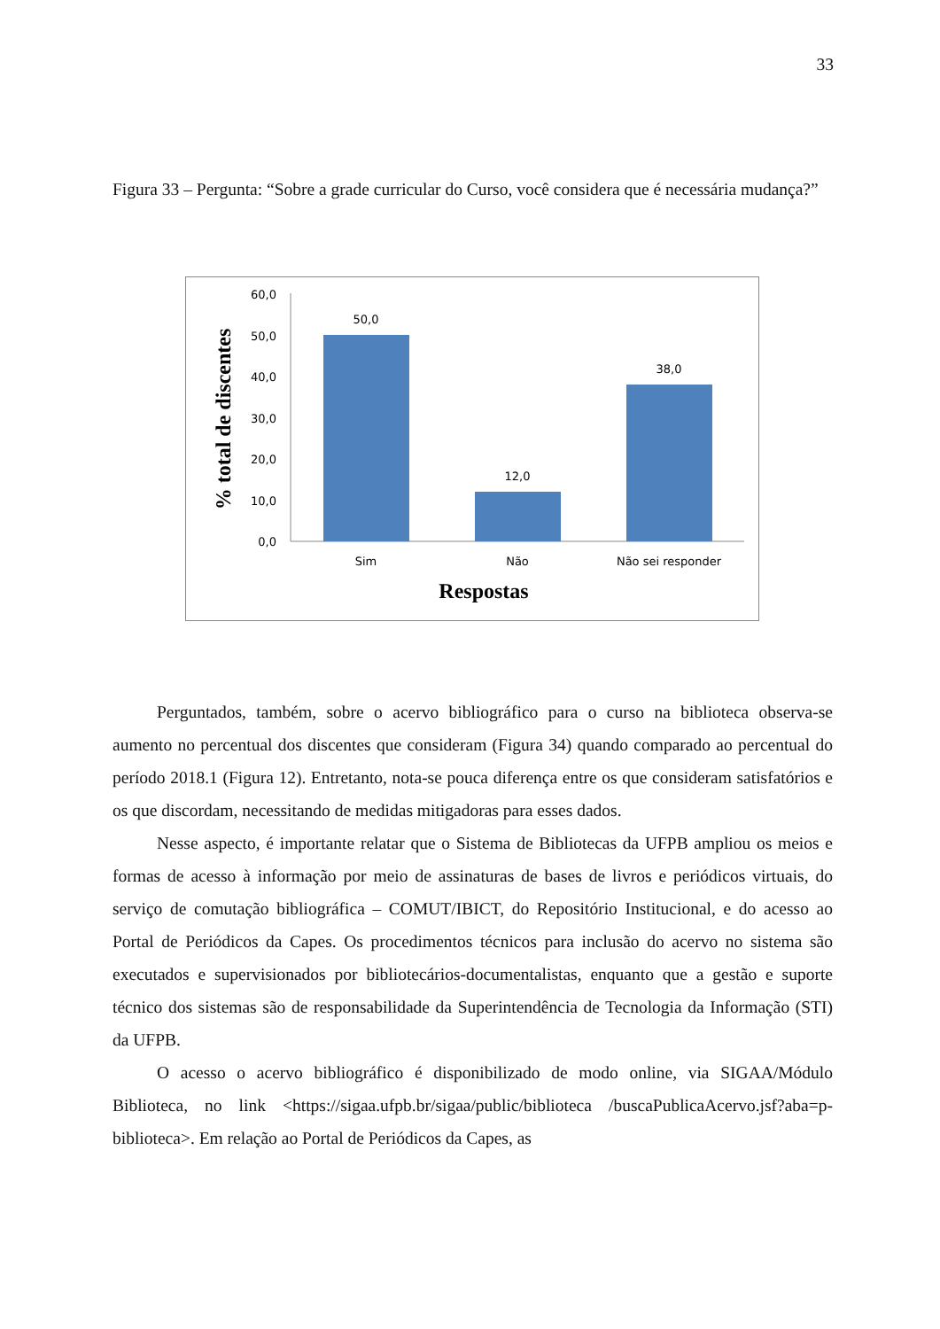33
Figura 33 – Pergunta: “Sobre a grade curricular do Curso, você considera que é necessária mudança?”
0,0
10,0
20,0
30,0
40,0
50,0
60,0
50,0
12,0
38,0
Sim
Não
Não sei responder
Respostas
% total de discentes
Perguntados, também, sobre o acervo bibliográfico para o curso na biblioteca observa-se aumento no percentual dos discentes que consideram (Figura 34) quando comparado ao percentual do período 2018.1 (Figura 12). Entretanto, nota-se pouca diferença entre os que consideram satisfatórios e os que discordam, necessitando de medidas mitigadoras para esses dados.
Nesse aspecto, é importante relatar que o Sistema de Bibliotecas da UFPB ampliou os meios e formas de acesso à informação por meio de assinaturas de bases de livros e periódicos virtuais, do serviço de comutação bibliográfica – COMUT/IBICT, do Repositório Institucional, e do acesso ao Portal de Periódicos da Capes. Os procedimentos técnicos para inclusão do acervo no sistema são executados e supervisionados por bibliotecários-documentalistas, enquanto que a gestão e suporte técnico dos sistemas são de responsabilidade da Superintendência de Tecnologia da Informação (STI) da UFPB.
O acesso o acervo bibliográfico é disponibilizado de modo online, via SIGAA/Módulo Biblioteca, no link <https://sigaa.ufpb.br/sigaa/public/biblioteca /buscaPublicaAcervo.jsf?aba=p-biblioteca>. Em relação ao Portal de Periódicos da Capes, as